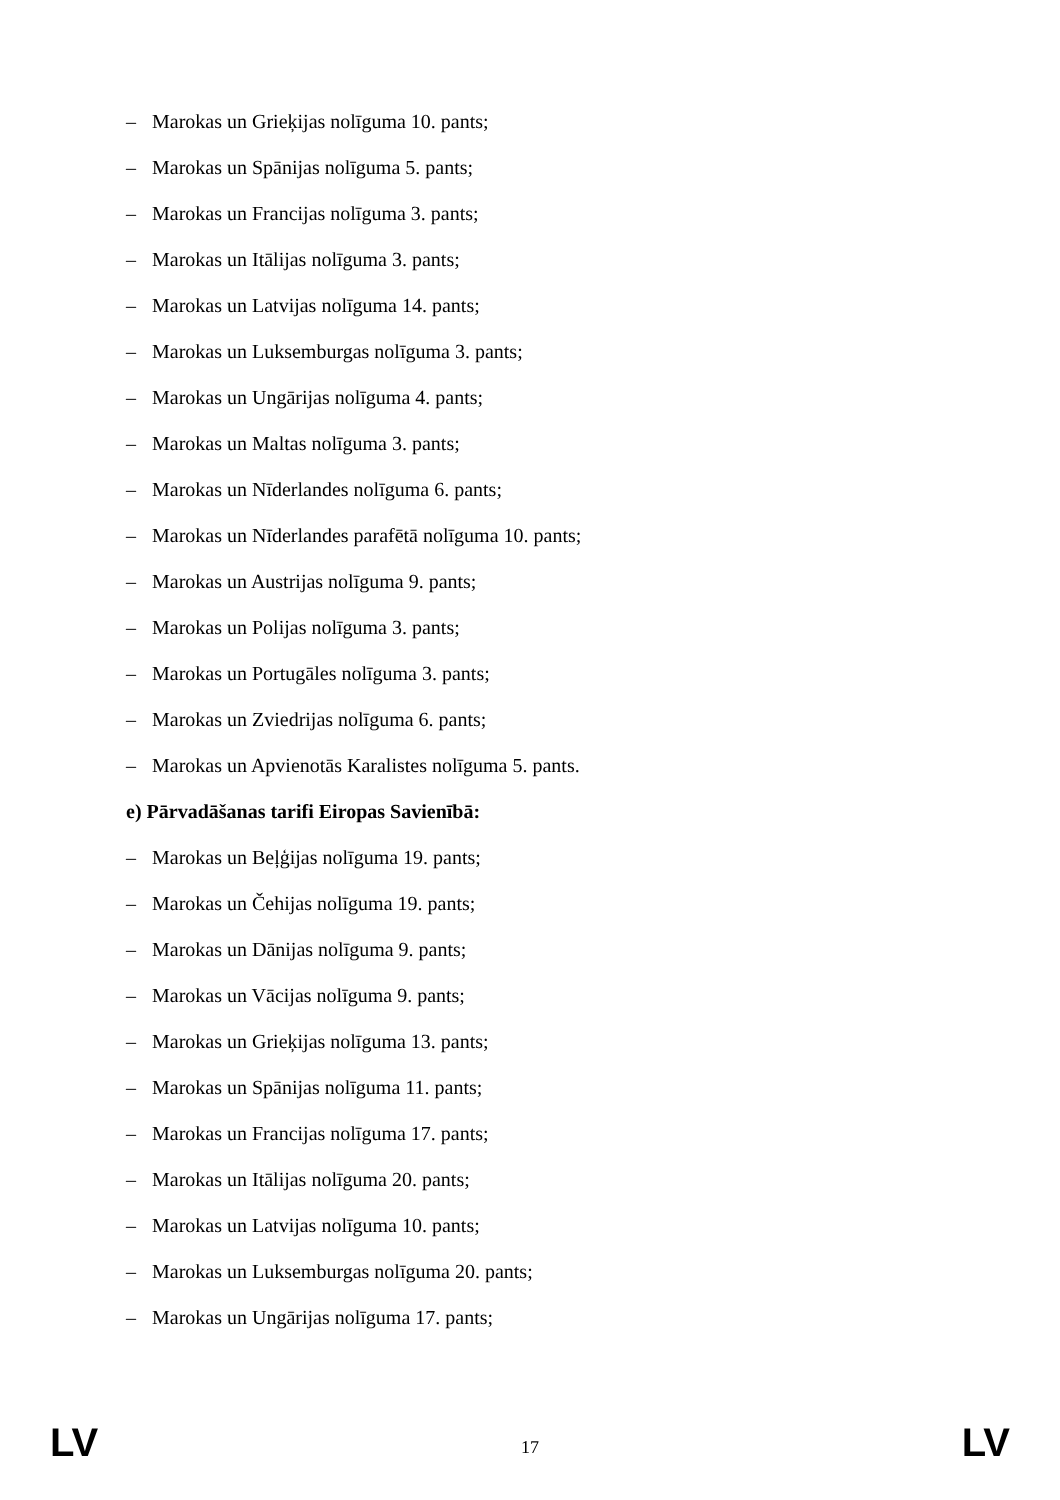– Marokas un Grieķijas nolīguma 10. pants;
– Marokas un Spānijas nolīguma 5. pants;
– Marokas un Francijas nolīguma 3. pants;
– Marokas un Itālijas nolīguma 3. pants;
– Marokas un Latvijas nolīguma 14. pants;
– Marokas un Luksemburgas nolīguma 3. pants;
– Marokas un Ungārijas nolīguma 4. pants;
– Marokas un Maltas nolīguma 3. pants;
– Marokas un Nīderlandes nolīguma 6. pants;
– Marokas un Nīderlandes parafētā nolīguma 10. pants;
– Marokas un Austrijas nolīguma 9. pants;
– Marokas un Polijas nolīguma 3. pants;
– Marokas un Portugāles nolīguma 3. pants;
– Marokas un Zviedrijas nolīguma 6. pants;
– Marokas un Apvienotās Karalistes nolīguma 5. pants.
e) Pārvadāšanas tarifi Eiropas Savienībā:
– Marokas un Beļģijas nolīguma 19. pants;
– Marokas un Čehijas nolīguma 19. pants;
– Marokas un Dānijas nolīguma 9. pants;
– Marokas un Vācijas nolīguma 9. pants;
– Marokas un Grieķijas nolīguma 13. pants;
– Marokas un Spānijas nolīguma 11. pants;
– Marokas un Francijas nolīguma 17. pants;
– Marokas un Itālijas nolīguma 20. pants;
– Marokas un Latvijas nolīguma 10. pants;
– Marokas un Luksemburgas nolīguma 20. pants;
– Marokas un Ungārijas nolīguma 17. pants;
LV 17 LV